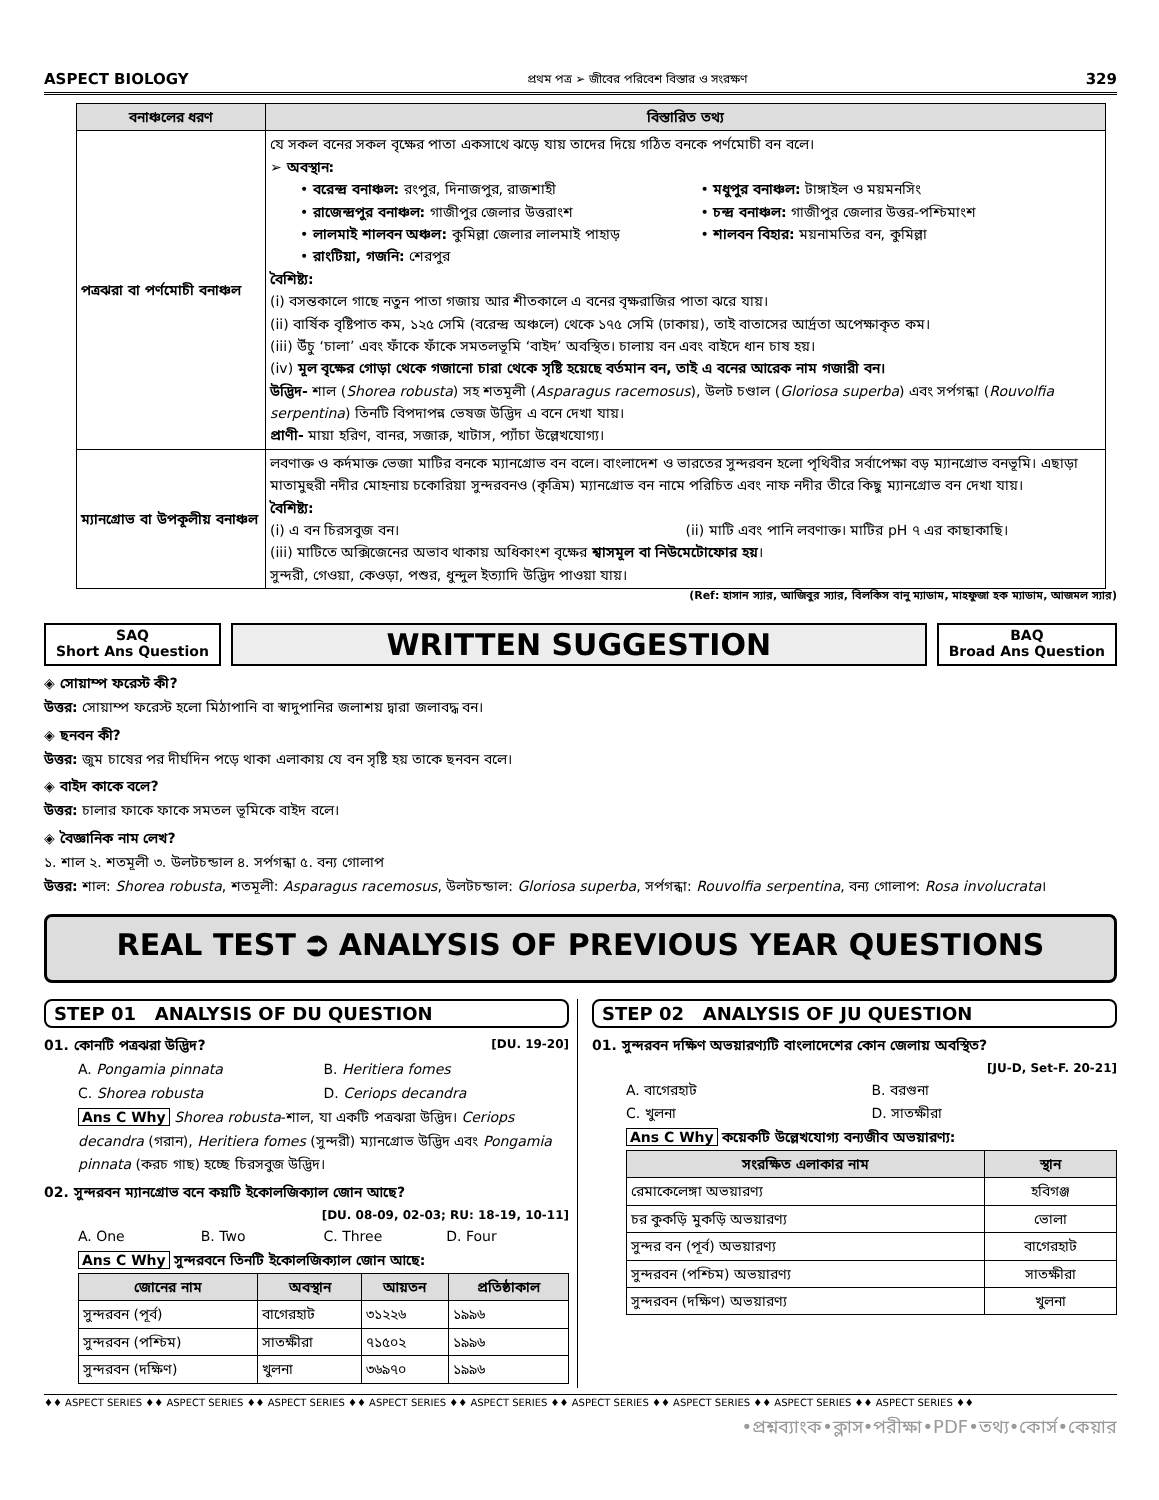ASPECT BIOLOGY প্রথম পত্র ➢ জীবের পরিবেশ বিস্তার ও সংরক্ষণ 329
| বনাঞ্চলের ধরণ | বিস্তারিত তথ্য |
| --- | --- |
| পত্রঝরা বা পর্ণমোচী বনাঞ্চল | যে সকল বনের সকল বৃক্ষের পাতা একসাথে ঝড়ে যায় তাদের দিয়ে গঠিত বনকে পর্ণমোচী বন বলে। ➢ অবস্থান: • বরেন্দ্র বনাঞ্চল: রংপুর, দিনাজপুর, রাজশাহী • রাজেন্দ্রপুর বনাঞ্চল: গাজীপুর জেলার উত্তরাংশ • লালমাই শালবন অঞ্চল: কুমিল্লা জেলার লালমাই পাহাড় • রাংটিয়া, গজনি: শেরপুর • মধুপুর বনাঞ্চল: টাঙ্গাইল ও ময়মনসিং • চন্দ্র বনাঞ্চল: গাজীপুর জেলার উত্তর-পশ্চিমাংশ • শালবন বিহার: ময়নামতির বন, কুমিল্লা বৈশিষ্ট্য: (i) বসন্তকালে গাছে নতুন পাতা গজায় আর শীতকালে এ বনের বৃক্ষরাজির পাতা ঝরে যায়। (ii) বার্ষিক বৃষ্টিপাত কম, ১২৫ সেমি (বরেন্দ্র অঞ্চলে) থেকে ১৭৫ সেমি (ঢাকায়), তাই বাতাসের আর্দ্রতা অপেক্ষাকৃত কম। (iii) উঁচু ‘চালা’ এবং ফাঁকে ফাঁকে সমতলভূমি ‘বাইদ’ অবস্থিত। চালায় বন এবং বাইদে ধান চাষ হয়। (iv) মূল বৃক্ষের গোড়া থেকে গজানো চারা থেকে সৃষ্টি হয়েছে বর্তমান বন, তাই এ বনের আরেক নাম গজারী বন। উদ্ভিদ- শাল ( Shorea robusta ) সহ শতমূলী ( Asparagus racemosus ), উলট চণ্ডাল ( Gloriosa superba ) এবং সর্পগন্ধা ( Rouvolfia serpentina ) তিনটি বিপদাপন্ন ভেষজ উদ্ভিদ এ বনে দেখা যায়। প্রাণী- মায়া হরিণ, বানর, সজারু, খাটাস, প্যাঁচা উল্লেখযোগ্য। |
| ম্যানগ্রোভ বা উপকূলীয় বনাঞ্চল | লবণাক্ত ও কর্দমাক্ত ভেজা মাটির বনকে ম্যানগ্রোভ বন বলে। বাংলাদেশ ও ভারতের সুন্দরবন হলো পৃথিবীর সর্বাপেক্ষা বড় ম্যানগ্রোভ বনভূমি। এছাড়া মাতামুহুরী নদীর মোহনায় চকোরিয়া সুন্দরবনও (কৃত্রিম) ম্যানগ্রোভ বন নামে পরিচিত এবং নাফ নদীর তীরে কিছু ম্যানগ্রোভ বন দেখা যায়। বৈশিষ্ট্য: (i) এ বন চিরসবুজ বন। (ii) মাটি এবং পানি লবণাক্ত। মাটির pH ৭ এর কাছাকাছি। (iii) মাটিতে অক্সিজেনের অভাব থাকায় অধিকাংশ বৃক্ষের শ্বাসমূল বা নিউমেটোফোর হয় । সুন্দরী, গেওয়া, কেওড়া, পশুর, ধুন্দুল ইত্যাদি উদ্ভিদ পাওয়া যায়। |
(Ref: হাসান স্যার, আজিবুর স্যার, বিলকিস বানু ম্যাডাম, মাহফুজা হক ম্যাডাম, আজমল স্যার)
SAQ
Short Ans Question
WRITTEN SUGGESTION
BAQ
Broad Ans Question
◈ সোয়াম্প ফরেস্ট কী?
উত্তর: সোয়াম্প ফরেস্ট হলো মিঠাপানি বা স্বাদুপানির জলাশয় দ্বারা জলাবদ্ধ বন।
◈ ছনবন কী?
উত্তর: জুম চাষের পর দীর্ঘদিন পড়ে থাকা এলাকায় যে বন সৃষ্টি হয় তাকে ছনবন বলে।
◈ বাইদ কাকে বলে?
উত্তর: চালার ফাকে ফাকে সমতল ভূমিকে বাইদ বলে।
◈ বৈজ্ঞানিক নাম লেখ?
১. শাল ২. শতমূলী ৩. উলটচন্ডাল ৪. সর্পগন্ধা ৫. বন্য গোলাপ
উত্তর: শাল: Shorea robusta, শতমূলী: Asparagus racemosus, উলটচন্ডাল: Gloriosa superba, সর্পগন্ধা: Rouvolfia serpentina, বন্য গোলাপ: Rosa involucrata।
REAL TEST ⮊ ANALYSIS OF PREVIOUS YEAR QUESTIONS
STEP 01 ANALYSIS OF DU QUESTION
01. কোনটি পত্রঝরা উদ্ভিদ? [DU. 19-20]
A. Pongamia pinnata
C. Shorea robusta
B. Heritiera fomes
D. Ceriops decandra
Ans C Why Shorea robusta-শাল, যা একটি পত্রঝরা উদ্ভিদ। Ceriops decandra (গরান), Heritiera fomes (সুন্দরী) ম্যানগ্রোভ উদ্ভিদ এবং Pongamia pinnata (করচ গাছ) হচ্ছে চিরসবুজ উদ্ভিদ।
02. সুন্দরবন ম্যানগ্রোভ বনে কয়টি ইকোলজিক্যাল জোন আছে?
[DU. 08-09, 02-03; RU: 18-19, 10-11]
A. One B. Two C. Three D. Four
Ans C Why সুন্দরবনে তিনটি ইকোলজিক্যাল জোন আছে:
| জোনের নাম | অবস্থান | আয়তন | প্রতিষ্ঠাকাল |
| --- | --- | --- | --- |
| সুন্দরবন (পূর্ব) | বাগেরহাট | ৩১২২৬ | ১৯৯৬ |
| সুন্দরবন (পশ্চিম) | সাতক্ষীরা | ৭১৫০২ | ১৯৯৬ |
| সুন্দরবন (দক্ষিণ) | খুলনা | ৩৬৯৭০ | ১৯৯৬ |
STEP 02 ANALYSIS OF JU QUESTION
01. সুন্দরবন দক্ষিণ অভয়ারণ্যটি বাংলাদেশের কোন জেলায় অবস্থিত?
[JU-D, Set-F. 20-21]
A. বাগেরহাট
C. খুলনা
B. বরগুনা
D. সাতক্ষীরা
Ans C Why কয়েকটি উল্লেখযোগ্য বন্যজীব অভয়ারণ্য:
| সংরক্ষিত এলাকার নাম | স্থান |
| --- | --- |
| রেমাকেলেঙ্গা অভয়ারণ্য | হবিগঞ্জ |
| চর কুকড়ি মুকড়ি অভয়ারণ্য | ভোলা |
| সুন্দর বন (পূর্ব) অভয়ারণ্য | বাগেরহাট |
| সুন্দরবন (পশ্চিম) অভয়ারণ্য | সাতক্ষীরা |
| সুন্দরবন (দক্ষিণ) অভয়ারণ্য | খুলনা |
♦♦ ASPECT SERIES ♦♦ ASPECT SERIES ♦♦ ASPECT SERIES ♦♦ ASPECT SERIES ♦♦ ASPECT SERIES ♦♦ ASPECT SERIES ♦♦ ASPECT SERIES ♦♦ ASPECT SERIES ♦♦ ASPECT SERIES ♦♦
•প্রশ্নব্যাংক•ক্লাস•পরীক্ষা•PDF•তথ্য•কোর্স•কেয়ার